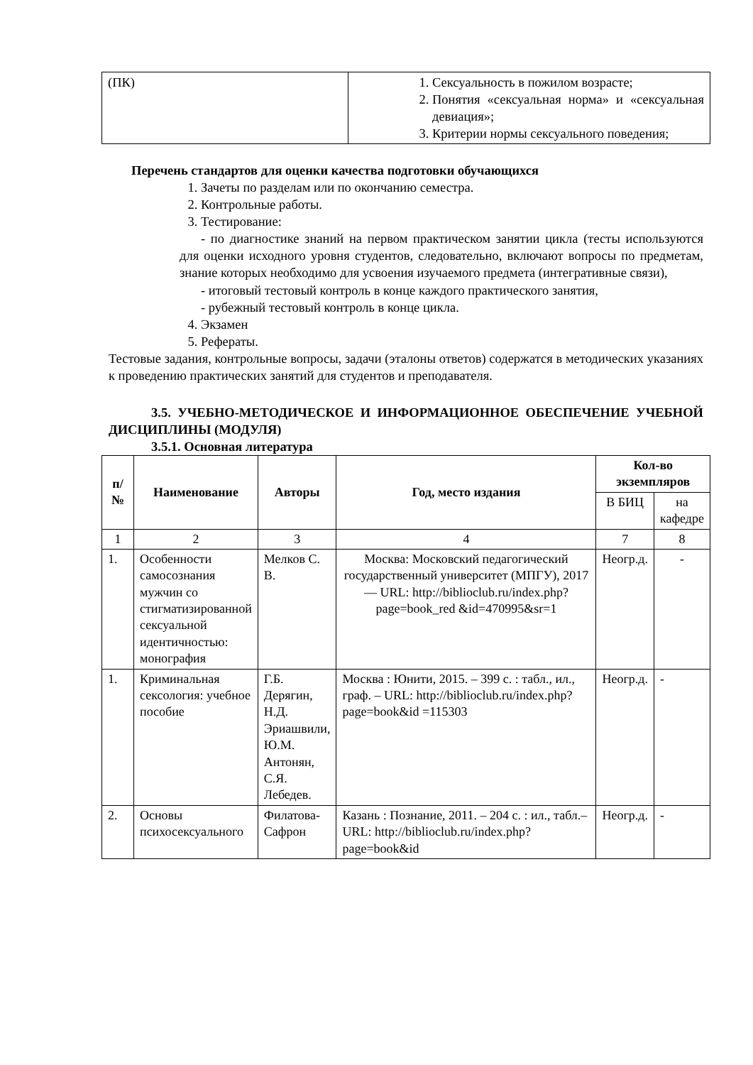| (ПК) | 1. Сексуальность в пожилом возрасте; 2. Понятия «сексуальная норма» и «сексуальная девиация»; 3. Критерии нормы сексуального поведения; |
Перечень стандартов для оценки качества подготовки обучающихся
1. Зачеты по разделам или по окончанию семестра.
2. Контрольные работы.
3. Тестирование:
- по диагностике знаний на первом практическом занятии цикла (тесты используются для оценки исходного уровня студентов, следовательно, включают вопросы по предметам, знание которых необходимо для усвоения изучаемого предмета (интегративные связи),
- итоговый тестовый контроль в конце каждого практического занятия,
- рубежный тестовый контроль в конце цикла.
4. Экзамен
5. Рефераты.
Тестовые задания, контрольные вопросы, задачи (эталоны ответов) содержатся в методических указаниях к проведению практических занятий для студентов и преподавателя.
3.5. УЧЕБНО-МЕТОДИЧЕСКОЕ И ИНФОРМАЦИОННОЕ ОБЕСПЕЧЕНИЕ УЧЕБНОЙ ДИСЦИПЛИНЫ (МОДУЛЯ)
3.5.1. Основная литература
| п/№ | Наименование | Авторы | Год, место издания | Кол-во экземпляров | |
| --- | --- | --- | --- | --- | --- |
| | | | | В БИЦ | на кафедре |
| 1 | 2 | 3 | 4 | 7 | 8 |
| 1. | Особенности самосознания мужчин со стигматизированной сексуальной идентичностью: монография | Мелков С. В. | Москва: Московский педагогический государственный университет (МПГУ), 2017— URL: http://biblioclub.ru/index.php?page=book_red &id=470995&sr=1 | Неогр.д. | - |
| 1. | Криминальная сексология: учебное пособие | Г.Б. Дерягин, Н.Д. Эриашвили, Ю.М. Антонян, С.Я. Лебедев. | Москва : Юнити, 2015. – 399 с. : табл., ил., граф. – URL: http://biblioclub.ru/index.php?page=book&id =115303 | Неогр.д. | - |
| 2. | Основы психосексуального | Филатова-Сафрон | Казань : Познание, 2011. – 204 с. : ил., табл.–URL: http://biblioclub.ru/index.php?page=book&id | Неогр.д. | - |